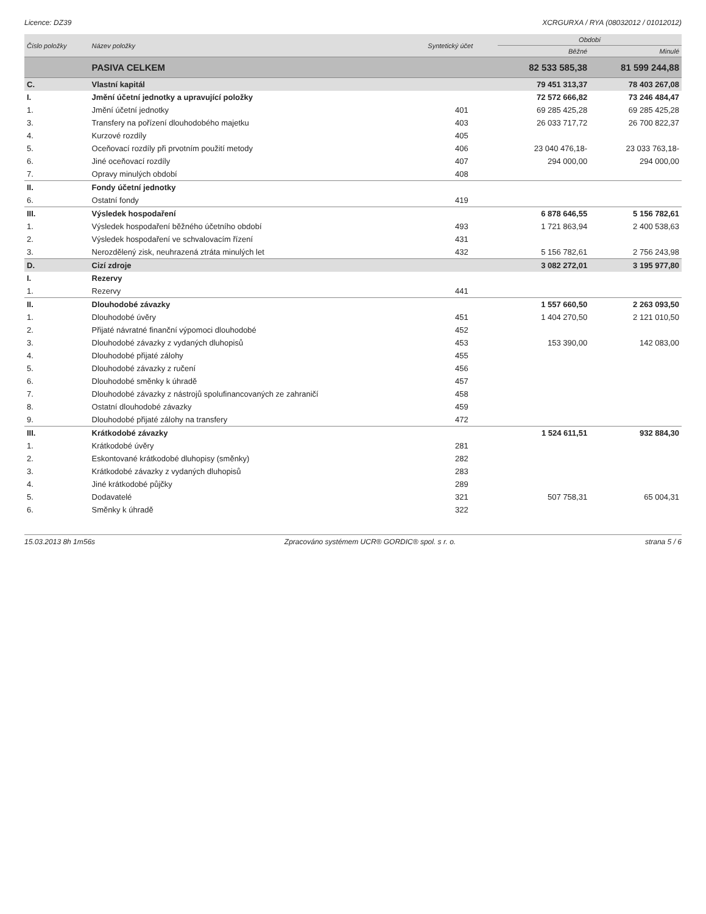Licence: DZ39 XCRGURXA / RYA (08032012 / 01012012)
| Číslo položky | Název položky | Syntetický účet | Období | |
| --- | --- | --- | --- | --- |
| | | | Běžné | Minulé |
| | PASIVA CELKEM | | 82 533 585,38 | 81 599 244,88 |
| C. | Vlastní kapitál | | 79 451 313,37 | 78 403 267,08 |
| I. | Jmění účetní jednotky a upravující položky | | 72 572 666,82 | 73 246 484,47 |
| 1. | Jmění účetní jednotky | 401 | 69 285 425,28 | 69 285 425,28 |
| 3. | Transfery na pořízení dlouhodobého majetku | 403 | 26 033 717,72 | 26 700 822,37 |
| 4. | Kurzové rozdíly | 405 | | |
| 5. | Oceňovací rozdíly při prvotním použití metody | 406 | 23 040 476,18- | 23 033 763,18- |
| 6. | Jiné oceňovací rozdíly | 407 | 294 000,00 | 294 000,00 |
| 7. | Opravy minulých období | 408 | | |
| II. | Fondy účetní jednotky | | | |
| 6. | Ostatní fondy | 419 | | |
| III. | Výsledek hospodaření | | 6 878 646,55 | 5 156 782,61 |
| 1. | Výsledek hospodaření běžného účetního období | 493 | 1 721 863,94 | 2 400 538,63 |
| 2. | Výsledek hospodaření ve schvalovacím řízení | 431 | | |
| 3. | Nerozdělený zisk, neuhrazená ztráta minulých let | 432 | 5 156 782,61 | 2 756 243,98 |
| D. | Cizí zdroje | | 3 082 272,01 | 3 195 977,80 |
| I. | Rezervy | | | |
| 1. | Rezervy | 441 | | |
| II. | Dlouhodobé závazky | | 1 557 660,50 | 2 263 093,50 |
| 1. | Dlouhodobé úvěry | 451 | 1 404 270,50 | 2 121 010,50 |
| 2. | Přijaté návratné finanční výpomoci dlouhodobé | 452 | | |
| 3. | Dlouhodobé závazky z vydaných dluhopisů | 453 | 153 390,00 | 142 083,00 |
| 4. | Dlouhodobé přijaté zálohy | 455 | | |
| 5. | Dlouhodobé závazky z ručení | 456 | | |
| 6. | Dlouhodobé směnky k úhradě | 457 | | |
| 7. | Dlouhodobé závazky z nástrojů spolufinancovaných ze zahraničí | 458 | | |
| 8. | Ostatní dlouhodobé závazky | 459 | | |
| 9. | Dlouhodobé přijaté zálohy na transfery | 472 | | |
| III. | Krátkodobé závazky | | 1 524 611,51 | 932 884,30 |
| 1. | Krátkodobé úvěry | 281 | | |
| 2. | Eskontované krátkodobé dluhopisy (směnky) | 282 | | |
| 3. | Krátkodobé závazky z vydaných dluhopisů | 283 | | |
| 4. | Jiné krátkodobé půjčky | 289 | | |
| 5. | Dodavatelé | 321 | 507 758,31 | 65 004,31 |
| 6. | Směnky k úhradě | 322 | | |
15.03.2013 8h 1m56s Zpracováno systémem UCR® GORDIC® spol. s r. o. strana 5 / 6